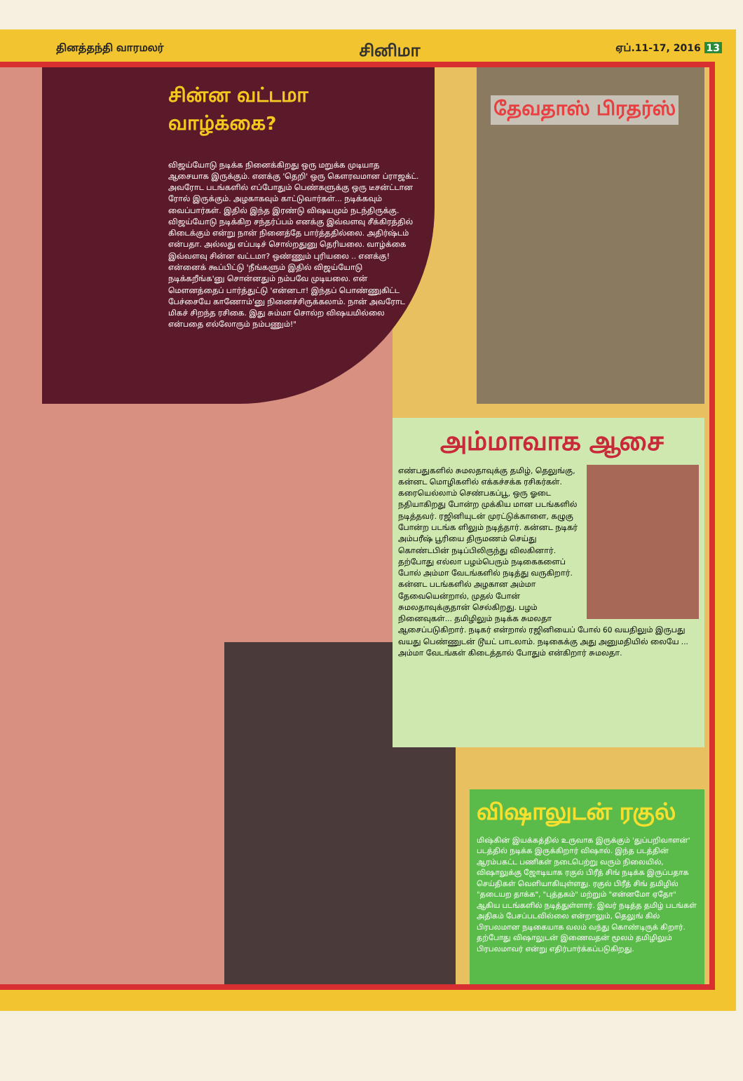தினத்தந்தி வாரமலர் சினிமா ஏப்.11-17, 2016 13
சின்ன வட்டமா வாழ்க்கை?
விஜய்யோடு நடிக்க நினைக்கிறது ஒரு மறுக்க முடியாத ஆசையாக இருக்கும். எனக்கு 'தெறி' ஒரு கௌரவமான ப்ராஜக்ட். அவரோட படங்களில் எப்போதும் பெண்களுக்கு ஒரு டீசன்ட்டான ரோல் இருக்கும். அழகாகவும் காட்டுவார்கள்... நடிக்கவும் வைப்பார்கள். இதில் இந்த இரண்டு விஷயமும் நடந்திருக்கு. விஜய்யோடு நடிக்கிற சந்தர்ப்பம் எனக்கு இவ்வளவு சீக்கிரத்தில் கிடைக்கும் என்று நான் நினைத்தே பார்த்ததில்லை. அதிர்ஷ்டம் என்பதா. அல்லது எப்படிச் சொல்றதுனு தெரியலை. வாழ்க்கை இவ்வளவு சின்ன வட்டமா? ஒண்ணும் புரியலை .. எனக்கு! என்னைக் கூப்பிட்டு 'நீங்களும் இதில் விஜய்யோடு நடிக்கறீங்க'னு சொன்னதும் நம்பவே முடியலை. என் மௌனத்தைப் பார்த்துட்டு 'என்னடா! இந்தப் பொண்ணுகிட்ட பேச்சையே காணோம்'னு நினைச்சிருக்கலாம். நான் அவரோட மிகச் சிறந்த ரசிகை. இது சும்மா சொல்ற விஷயமில்லை என்பதை எல்லோரும் நம்பணும்!"
தேவதாஸ் பிரதர்ஸ்
அம்மாவாக ஆசை
எண்பதுகளில் சுமலதாவுக்கு தமிழ், தெலுங்கு, கன்னட மொழிகளில் எக்கச்சக்க ரசிகர்கள். கரையெல்லாம் செண்பகப்பூ, ஒரு ஓடை நதியாகிறது போன்ற முக்கிய மான படங்களில் நடித்தவர். ரஜினியுடன் முரட்டுக்காளை, கழுகு போன்ற படங்க ளிலும் நடித்தார். கன்னட நடிகர் அம்பரீஷ் பூரியை திருமணம் செய்து கொண்டபின் நடிப்பிலிருந்து விலகினார். தற்போது எல்லா பழம்பெரும் நடிகைகளைப் போல் அம்மா வேடங்களில் நடித்து வருகிறார். கன்னட படங்களில் அழகான அம்மா தேவையென்றால், முதல் போன் சுமலதாவுக்குதான் செல்கிறது. பழம் நினைவுகள்... தமிழிலும் நடிக்க சுமலதா ஆசைப்படுகிறார். நடிகர் என்றால் ரஜினியைப் போல் 60 வயதிலும் இருபது வயது பெண்ணுடன் டூயட் பாடலாம். நடிகைக்கு அது அனுமதியில் லையே ... அம்மா வேடங்கள் கிடைத்தால் போதும் என்கிறார் சுமலதா.
விஷாலுடன் ரகுல்
மிஷ்கின் இயக்கத்தில் உருவாக இருக்கும் 'துப்பறிவாளன்' படத்தில் நடிக்க இருக்கிறார் விஷால். இந்த படத்தின் ஆரம்பகட்ட பணிகள் நடைபெற்று வரும் நிலையில், விஷாலுக்கு ஜோடியாக ரகுல் பிரீத் சிங் நடிக்க இருப்பதாக செய்திகள் வெளியாகியுள்ளது. ரகுல் பிரீத் சிங் தமிழில் "தடையற தாக்க", "புத்தகம்" மற்றும் "என்னமோ ஏதோ" ஆகிய படங்களில் நடித்துள்ளார். இவர் நடித்த தமிழ் படங்கள் அதிகம் பேசப்படவில்லை என்றாலும், தெலுங் கில் பிரபலமான நடிகையாக வலம் வந்து கொண்டிருக் கிறார். தற்போது விஷாலுடன் இணைவதன் மூலம் தமிழிலும் பிரபலமாவர் என்று எதிர்பார்க்கப்படுகிறது.